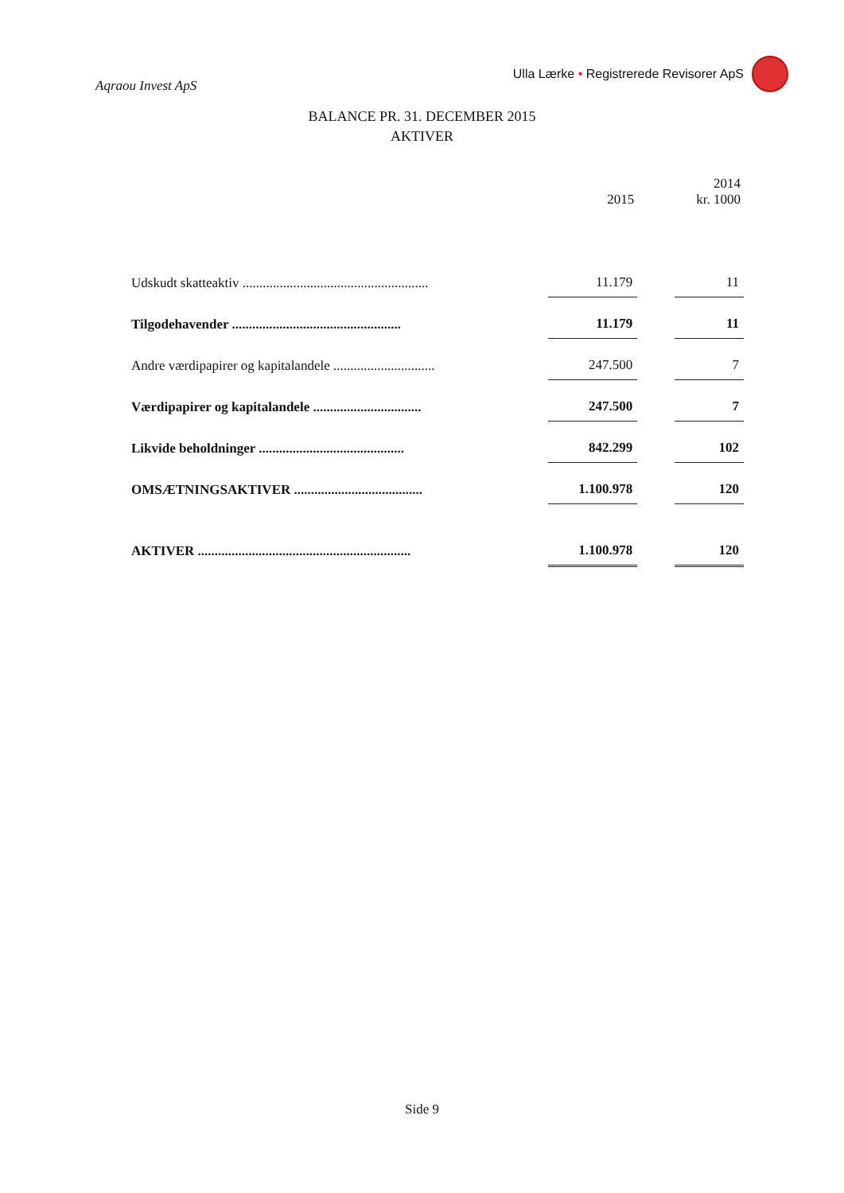Aqraou Invest ApS
Ulla Lærke • Registrerede Revisorer ApS
BALANCE PR. 31. DECEMBER 2015
AKTIVER
| | | 2015 | | 2014 kr. 1000 |
| Udskudt skatteaktiv ....................................................... | | 11.179 | | 11 |
| Tilgodehavender .................................................. | | 11.179 | | 11 |
| Andre værdipapirer og kapitalandele .............................. | | 247.500 | | 7 |
| Værdipapirer og kapitalandele ................................ | | 247.500 | | 7 |
| Likvide beholdninger ........................................... | | 842.299 | | 102 |
| OMSÆTNINGSAKTIVER ...................................... | | 1.100.978 | | 120 |
| AKTIVER ............................................................... | | 1.100.978 | | 120 |
Side 9